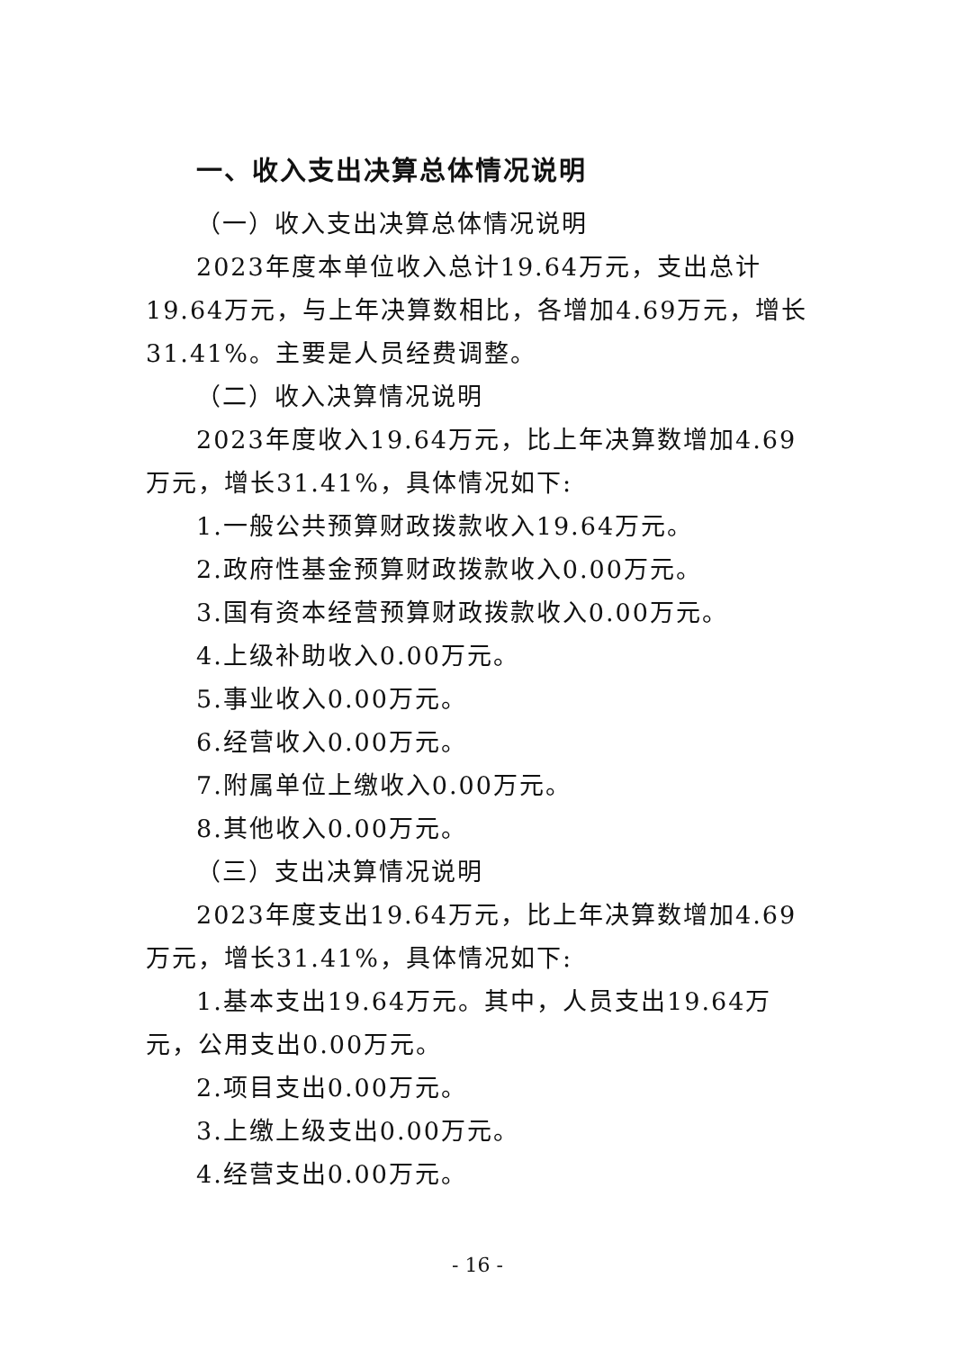一、收入支出决算总体情况说明
（一）收入支出决算总体情况说明
2023年度本单位收入总计19.64万元，支出总计19.64万元，与上年决算数相比，各增加4.69万元，增长31.41%。主要是人员经费调整。
（二）收入决算情况说明
2023年度收入19.64万元，比上年决算数增加4.69万元，增长31.41%，具体情况如下:
1.一般公共预算财政拨款收入19.64万元。
2.政府性基金预算财政拨款收入0.00万元。
3.国有资本经营预算财政拨款收入0.00万元。
4.上级补助收入0.00万元。
5.事业收入0.00万元。
6.经营收入0.00万元。
7.附属单位上缴收入0.00万元。
8.其他收入0.00万元。
（三）支出决算情况说明
2023年度支出19.64万元，比上年决算数增加4.69万元，增长31.41%，具体情况如下:
1.基本支出19.64万元。其中，人员支出19.64万元，公用支出0.00万元。
2.项目支出0.00万元。
3.上缴上级支出0.00万元。
4.经营支出0.00万元。
- 16 -